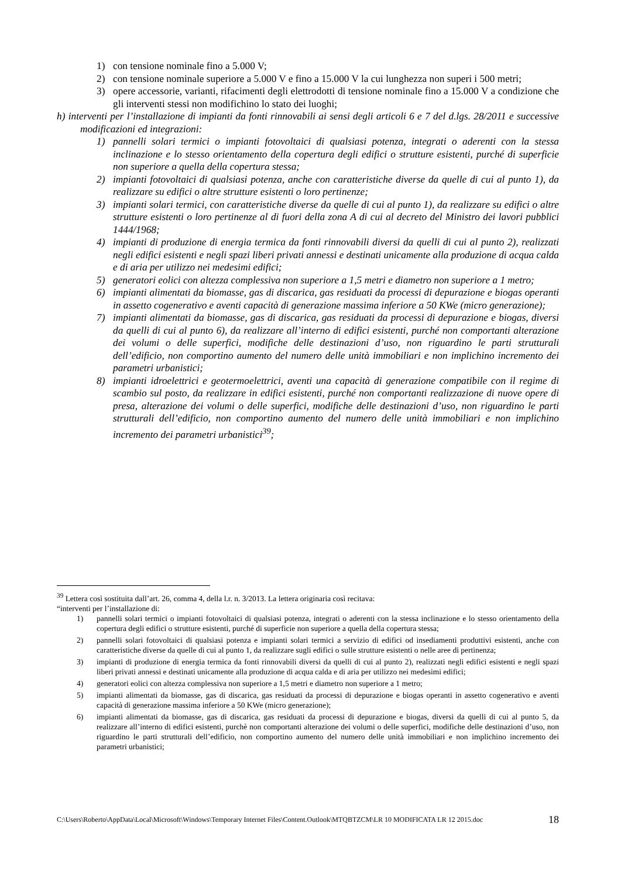1) con tensione nominale fino a 5.000 V;
2) con tensione nominale superiore a 5.000 V e fino a 15.000 V la cui lunghezza non superi i 500 metri;
3) opere accessorie, varianti, rifacimenti degli elettrodotti di tensione nominale fino a 15.000 V a condizione che gli interventi stessi non modifichino lo stato dei luoghi;
h) interventi per l’installazione di impianti da fonti rinnovabili ai sensi degli articoli 6 e 7 del d.lgs. 28/2011 e successive modificazioni ed integrazioni:
1) pannelli solari termici o impianti fotovoltaici di qualsiasi potenza, integrati o aderenti con la stessa inclinazione e lo stesso orientamento della copertura degli edifici o strutture esistenti, purché di superficie non superiore a quella della copertura stessa;
2) impianti fotovoltaici di qualsiasi potenza, anche con caratteristiche diverse da quelle di cui al punto 1), da realizzare su edifici o altre strutture esistenti o loro pertinenze;
3) impianti solari termici, con caratteristiche diverse da quelle di cui al punto 1), da realizzare su edifici o altre strutture esistenti o loro pertinenze al di fuori della zona A di cui al decreto del Ministro dei lavori pubblici 1444/1968;
4) impianti di produzione di energia termica da fonti rinnovabili diversi da quelli di cui al punto 2), realizzati negli edifici esistenti e negli spazi liberi privati annessi e destinati unicamente alla produzione di acqua calda e di aria per utilizzo nei medesimi edifici;
5) generatori eolici con altezza complessiva non superiore a 1,5 metri e diametro non superiore a 1 metro;
6) impianti alimentati da biomasse, gas di discarica, gas residuati da processi di depurazione e biogas operanti in assetto cogenerativo e aventi capacità di generazione massima inferiore a 50 KWe (micro generazione);
7) impianti alimentati da biomasse, gas di discarica, gas residuati da processi di depurazione e biogas, diversi da quelli di cui al punto 6), da realizzare all’interno di edifici esistenti, purché non comportanti alterazione dei volumi o delle superfici, modifiche delle destinazioni d’uso, non riguardino le parti strutturali dell’edificio, non comportino aumento del numero delle unità immobiliari e non implichino incremento dei parametri urbanistici;
8) impianti idroelettrici e geotermoelettrici, aventi una capacità di generazione compatibile con il regime di scambio sul posto, da realizzare in edifici esistenti, purché non comportanti realizzazione di nuove opere di presa, alterazione dei volumi o delle superfici, modifiche delle destinazioni d’uso, non riguardino le parti strutturali dell’edificio, non comportino aumento del numero delle unità immobiliari e non implichino incremento dei parametri urbanistici<sup>39</sup>;
<sup>39</sup> Lettera così sostituita dall’art. 26, comma 4, della l.r. n. 3/2013. La lettera originaria così recitava:
“interventi per l’installazione di:
1) pannelli solari termici o impianti fotovoltaici di qualsiasi potenza, integrati o aderenti con la stessa inclinazione e lo stesso orientamento della copertura degli edifici o strutture esistenti, purché di superficie non superiore a quella della copertura stessa;
2) pannelli solari fotovoltaici di qualsiasi potenza e impianti solari termici a servizio di edifici od insediamenti produttivi esistenti, anche con caratteristiche diverse da quelle di cui al punto 1, da realizzare sugli edifici o sulle strutture esistenti o nelle aree di pertinenza;
3) impianti di produzione di energia termica da fonti rinnovabili diversi da quelli di cui al punto 2), realizzati negli edifici esistenti e negli spazi liberi privati annessi e destinati unicamente alla produzione di acqua calda e di aria per utilizzo nei medesimi edifici;
4) generatori eolici con altezza complessiva non superiore a 1,5 metri e diametro non superiore a 1 metro;
5) impianti alimentati da biomasse, gas di discarica, gas residuati da processi di depurazione e biogas operanti in assetto cogenerativo e aventi capacità di generazione massima inferiore a 50 KWe (micro generazione);
6) impianti alimentati da biomasse, gas di discarica, gas residuati da processi di depurazione e biogas, diversi da quelli di cui al punto 5, da realizzare all’interno di edifici esistenti, purchè non comportanti alterazione dei volumi o delle superfici, modifiche delle destinazioni d’uso, non riguardino le parti strutturali dell’edificio, non comportino aumento del numero delle unità immobiliari e non implichino incremento dei parametri urbanistici;
C:\Users\Roberto\AppData\Local\Microsoft\Windows\Temporary Internet Files\Content.Outlook\MTQBTZCM\LR 10 MODIFICATA LR 12 2015.doc 18